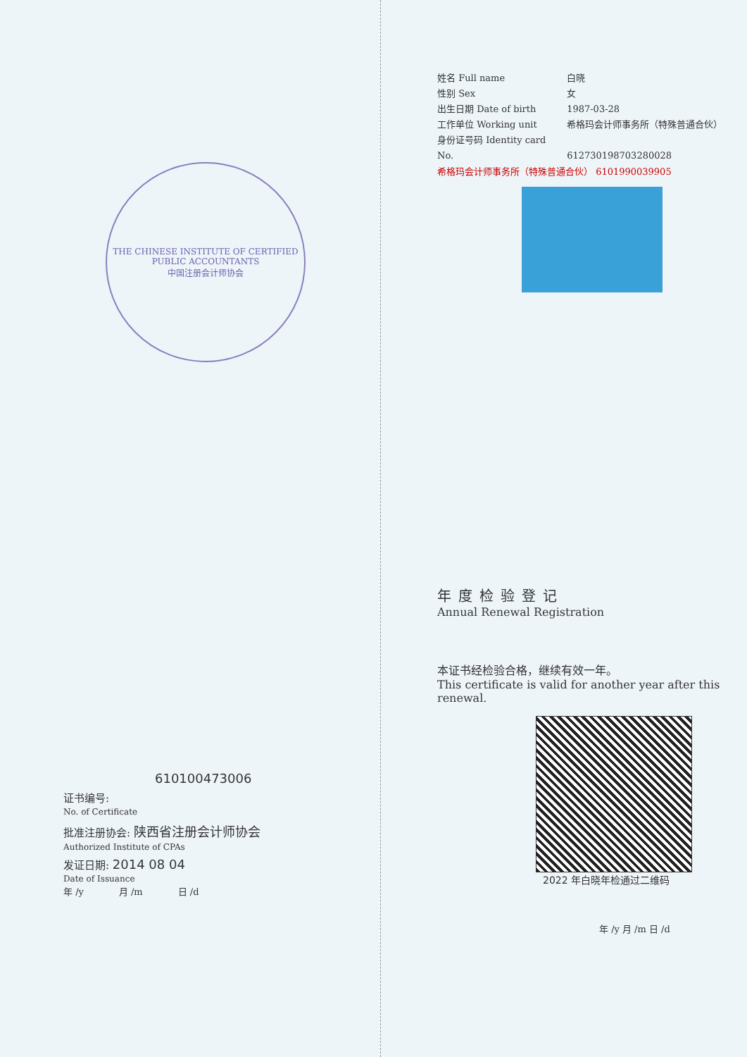THE CHINESE INSTITUTE OF CERTIFIED PUBLIC ACCOUNTANTS
中国注册会计师协会
610100473006
证书编号:
No. of Certificate
批准注册协会: 陕西省注册会计师协会
Authorized Institute of CPAs
发证日期: 2014 08 04
Date of Issuance
年 /y 月 /m 日 /d
姓名 Full name 白晓
性别 Sex 女
出生日期 Date of birth 1987-03-28
工作单位 Working unit 希格玛会计师事务所（特殊普通合伙）
身份证号码 Identity card No. 612730198703280028
希格玛会计师事务所（特殊普通合伙） 6101990039905
年度检验登记
Annual Renewal Registration
本证书经检验合格，继续有效一年。
This certificate is valid for another year after this renewal.
2022 年白晓年检通过二维码
年 /y 月 /m 日 /d